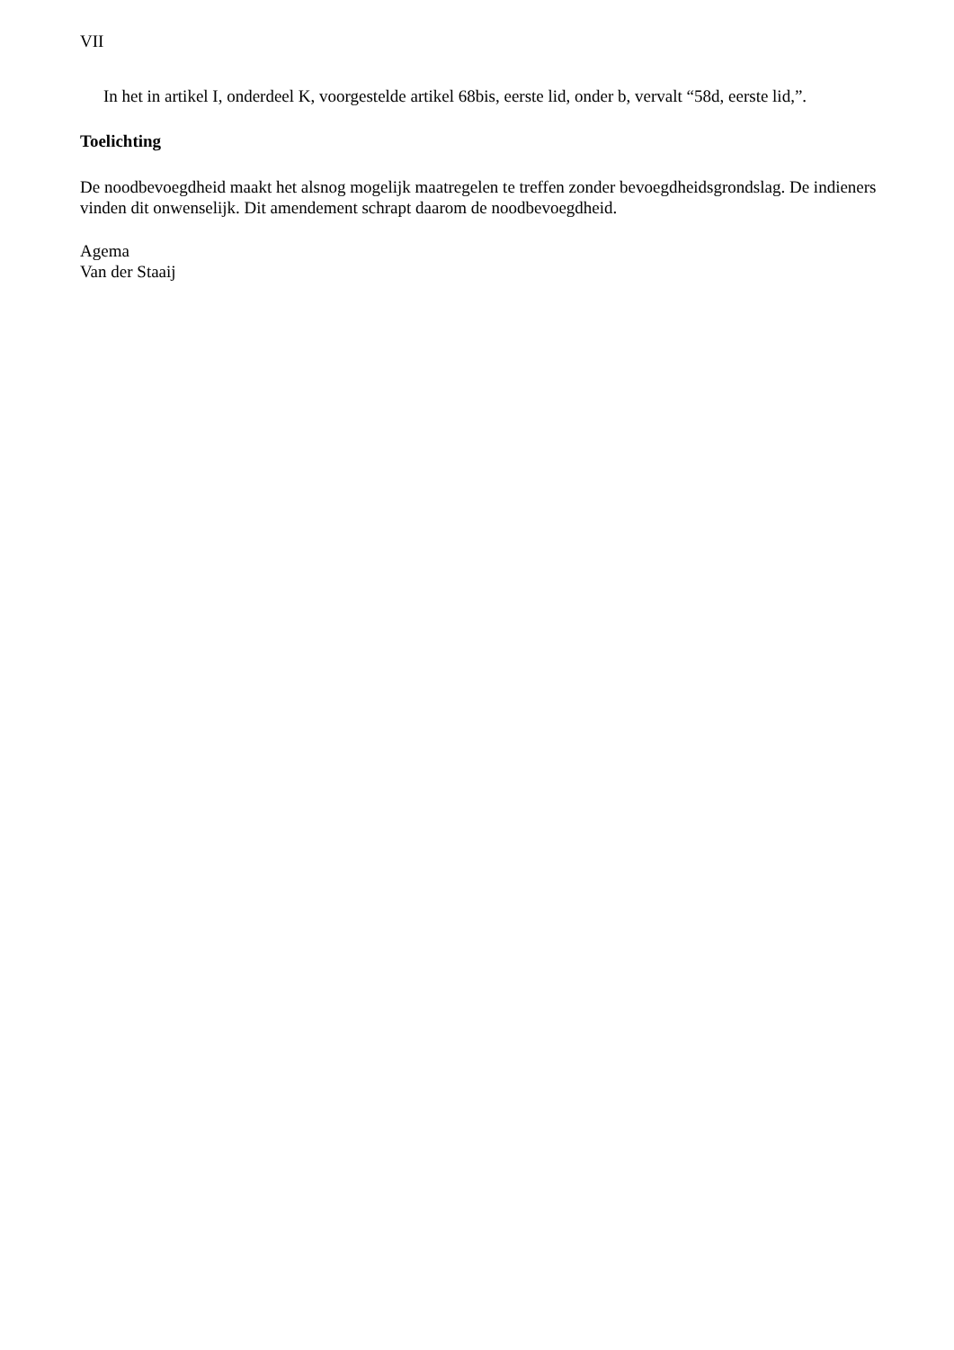VII
In het in artikel I, onderdeel K, voorgestelde artikel 68bis, eerste lid, onder b, vervalt “58d, eerste lid,”.
Toelichting
De noodbevoegdheid maakt het alsnog mogelijk maatregelen te treffen zonder bevoegdheidsgrondslag. De indieners vinden dit onwenselijk. Dit amendement schrapt daarom de noodbevoegdheid.
Agema
Van der Staaij